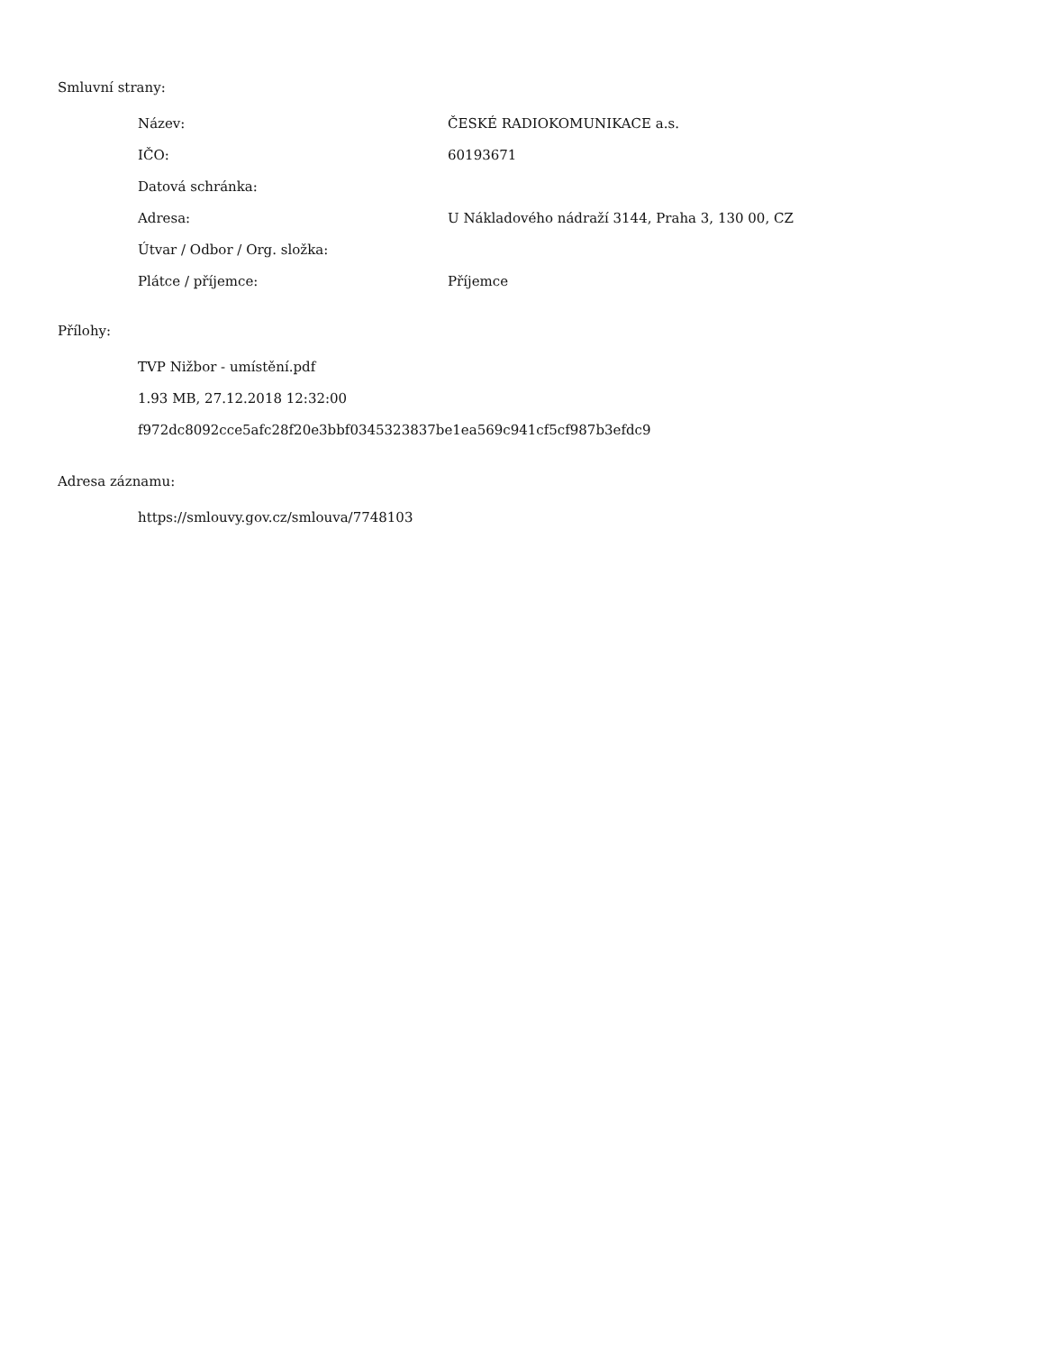Smluvní strany:
| Název: | ČESKÉ RADIOKOMUNIKACE a.s. |
| IČO: | 60193671 |
| Datová schránka: | |
| Adresa: | U Nákladového nádraží 3144, Praha 3, 130 00, CZ |
| Útvar / Odbor / Org. složka: | |
| Plátce / příjemce: | Příjemce |
Přílohy:
TVP Nižbor - umístění.pdf
1.93 MB, 27.12.2018 12:32:00
f972dc8092cce5afc28f20e3bbf0345323837be1ea569c941cf5cf987b3efdc9
Adresa záznamu:
https://smlouvy.gov.cz/smlouva/7748103